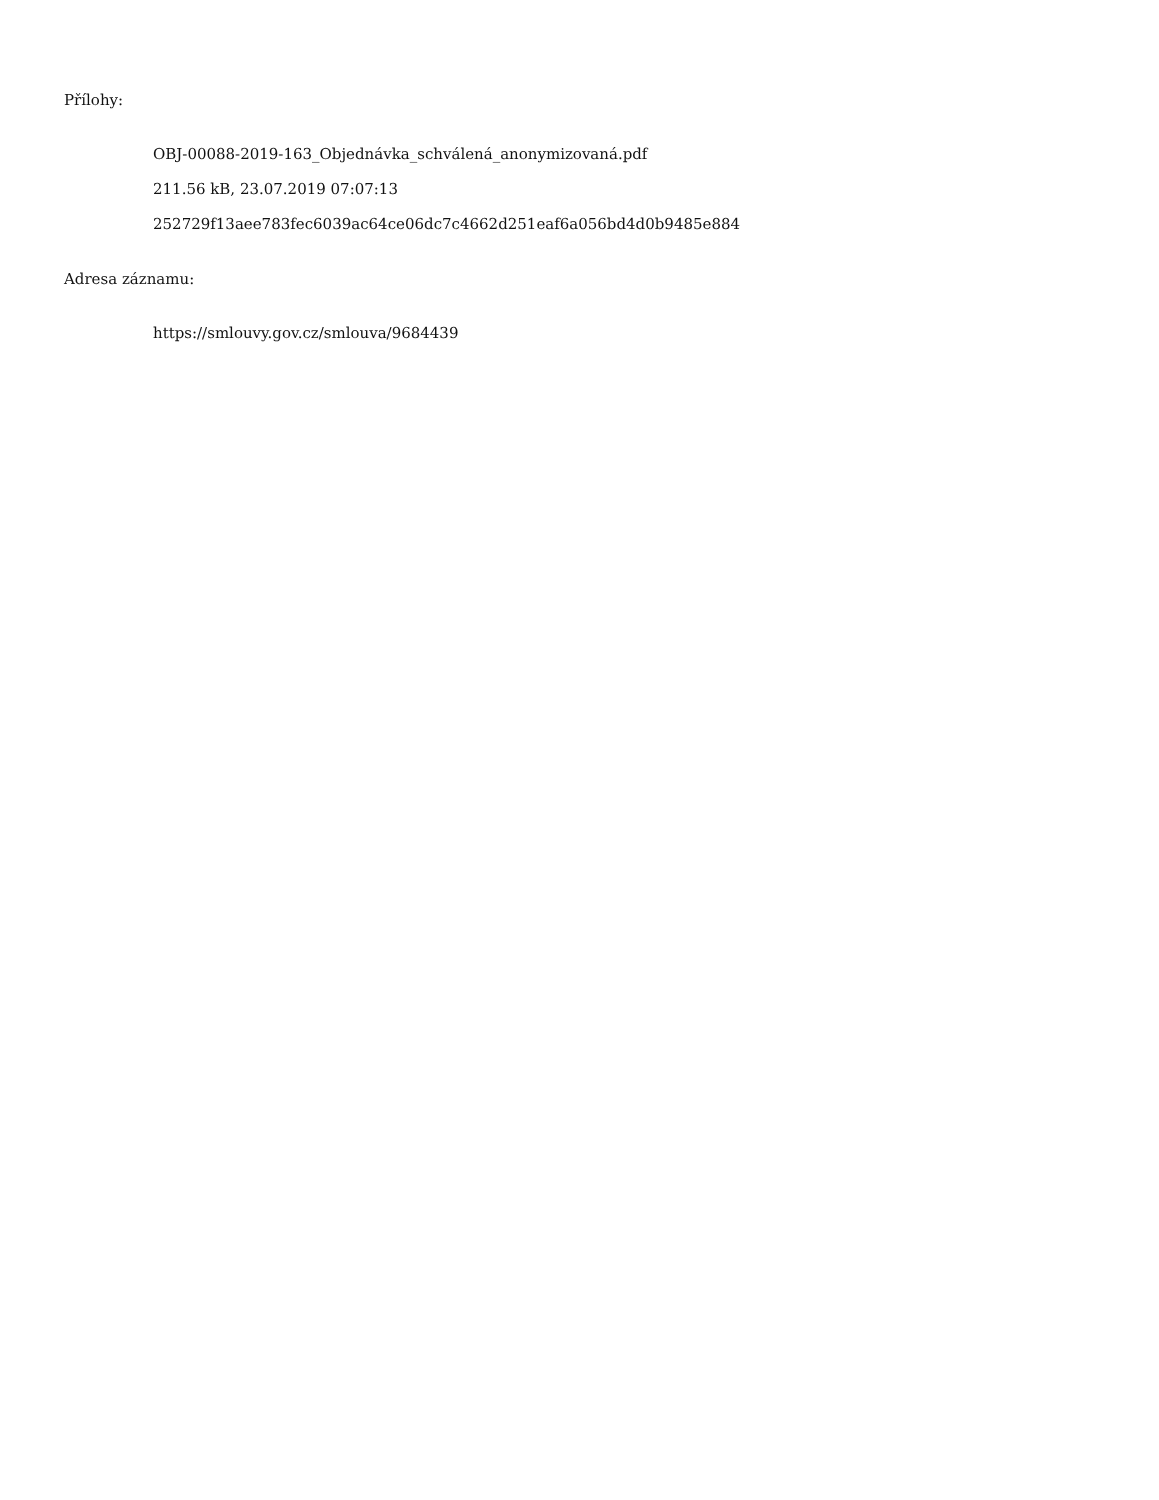Přílohy:
OBJ-00088-2019-163_Objednávka_schválená_anonymizovaná.pdf
211.56 kB, 23.07.2019 07:07:13
252729f13aee783fec6039ac64ce06dc7c4662d251eaf6a056bd4d0b9485e884
Adresa záznamu:
https://smlouvy.gov.cz/smlouva/9684439